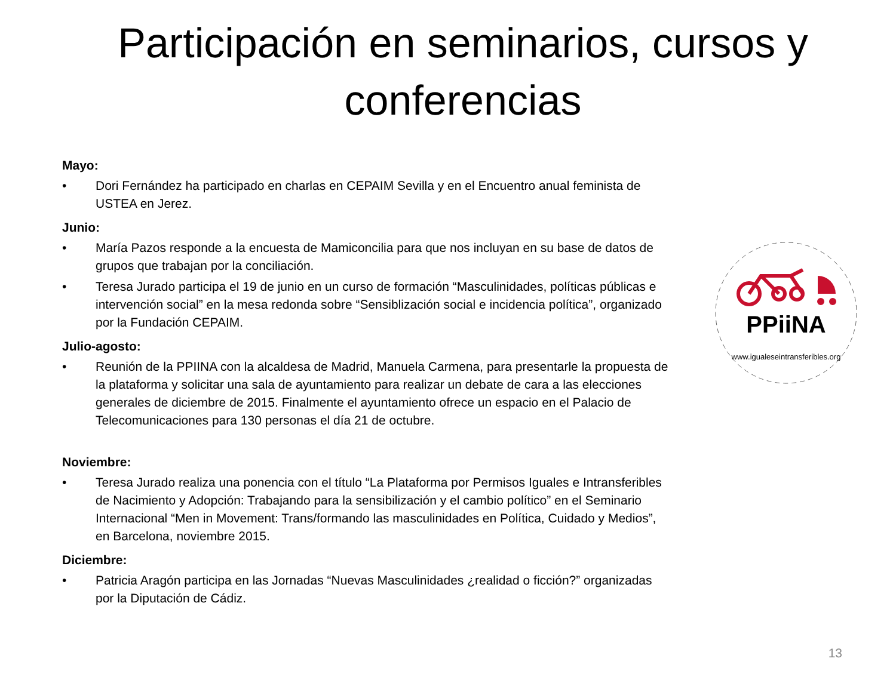Participación en seminarios, cursos y conferencias
Mayo:
• Dori Fernández ha participado en charlas en CEPAIM Sevilla y en el Encuentro anual feminista de USTEA en Jerez.
Junio:
• María Pazos responde a la encuesta de Mamiconcilia para que nos incluyan en su base de datos de grupos que trabajan por la conciliación.
• Teresa Jurado participa el 19 de junio en un curso de formación “Masculinidades, políticas públicas e intervención social” en la mesa redonda sobre “Sensiblización social e incidencia política”, organizado por la Fundación CEPAIM.
Julio-agosto:
• Reunión de la PPIINA con la alcaldesa de Madrid, Manuela Carmena, para presentarle la propuesta de la plataforma y solicitar una sala de ayuntamiento para realizar un debate de cara a las elecciones generales de diciembre de 2015. Finalmente el ayuntamiento ofrece un espacio en el Palacio de Telecomunicaciones para 130 personas el día 21 de octubre.
Noviembre:
• Teresa Jurado realiza una ponencia con el título “La Plataforma por Permisos Iguales e Intransferibles de Nacimiento y Adopción: Trabajando para la sensibilización y el cambio político” en el Seminario Internacional “Men in Movement: Trans/formando las masculinidades en Política, Cuidado y Medios”, en Barcelona, noviembre 2015.
Diciembre:
• Patricia Aragón participa en las Jornadas “Nuevas Masculinidades ¿realidad o ficción?” organizadas por la Diputación de Cádiz.
PPiiNA
www.igualeseintransferibles.org
13